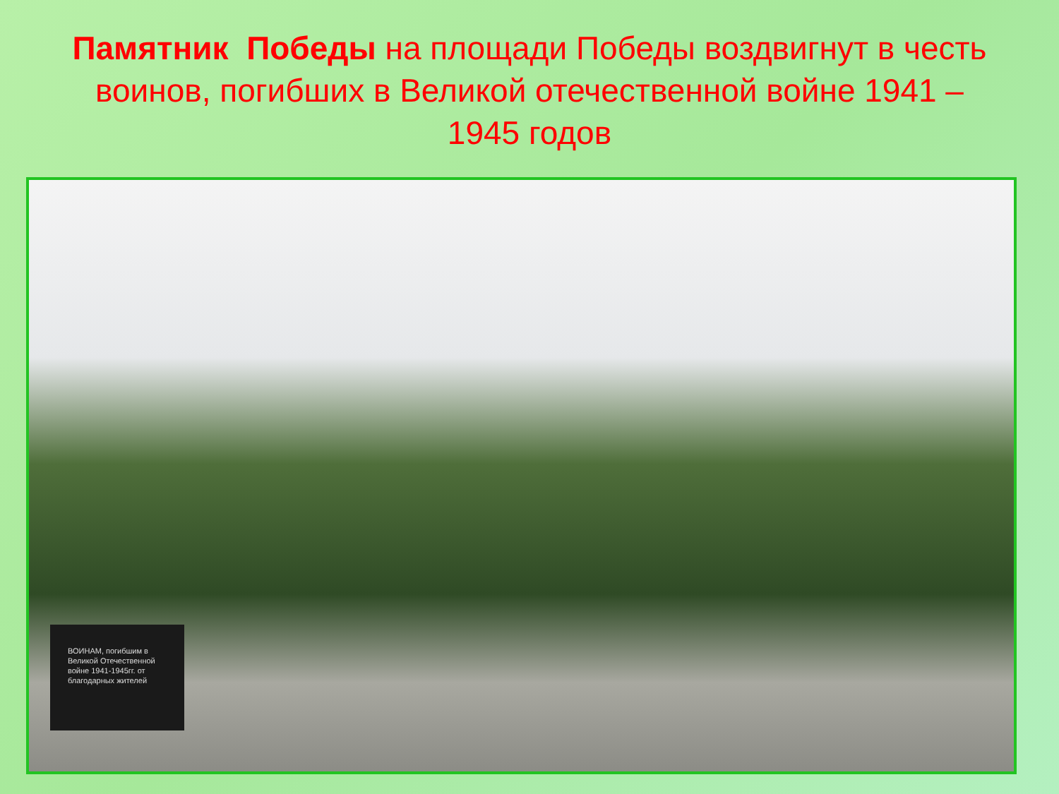Памятник Победы на площади Победы воздвигнут в честь воинов, погибших в Великой отечественной войне 1941 – 1945 годов
ВОИНАМ, погибшим в Великой Отечественной войне 1941-1945гг. от благодарных жителей